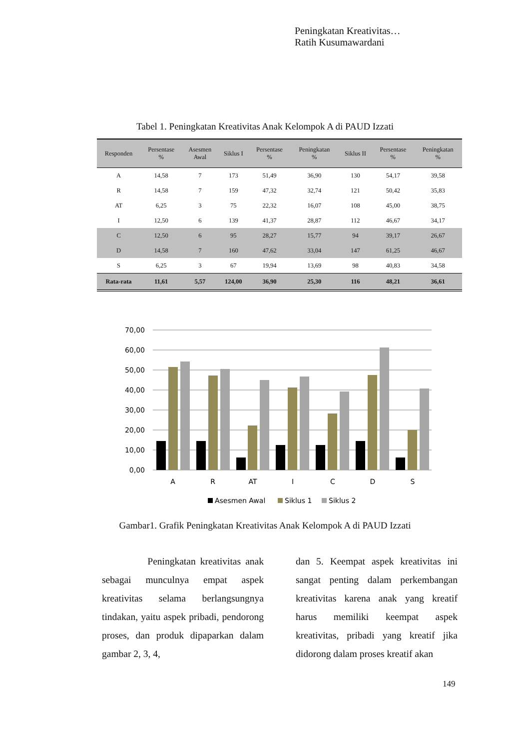Peningkatan Kreativitas…
Ratih Kusumawardani
Tabel 1. Peningkatan Kreativitas Anak Kelompok A di PAUD Izzati
| Responden | Persentase % | Asesmen Awal | Siklus I | Persentase % | Peningkatan % | Siklus II | Persentase % | Peningkatan % |
| --- | --- | --- | --- | --- | --- | --- | --- | --- |
| A | 14,58 | 7 | 173 | 51,49 | 36,90 | 130 | 54,17 | 39,58 |
| R | 14,58 | 7 | 159 | 47,32 | 32,74 | 121 | 50,42 | 35,83 |
| AT | 6,25 | 3 | 75 | 22,32 | 16,07 | 108 | 45,00 | 38,75 |
| I | 12,50 | 6 | 139 | 41,37 | 28,87 | 112 | 46,67 | 34,17 |
| C | 12,50 | 6 | 95 | 28,27 | 15,77 | 94 | 39,17 | 26,67 |
| D | 14,58 | 7 | 160 | 47,62 | 33,04 | 147 | 61,25 | 46,67 |
| S | 6,25 | 3 | 67 | 19,94 | 13,69 | 98 | 40,83 | 34,58 |
| Rata-rata | 11,61 | 5,57 | 124,00 | 36,90 | 25,30 | 116 | 48,21 | 36,61 |
70,00
60,00
50,00
40,00
30,00
20,00
10,00
0,00
A
R
AT
I
C
D
S
Asesmen Awal
Siklus 1
Siklus 2
Gambar1. Grafik Peningkatan Kreativitas Anak Kelompok A di PAUD Izzati
Peningkatan kreativitas anak sebagai munculnya empat aspek kreativitas selama berlangsungnya tindakan, yaitu aspek pribadi, pendorong proses, dan produk dipaparkan dalam gambar 2, 3, 4,
dan 5. Keempat aspek kreativitas ini sangat penting dalam perkembangan kreativitas karena anak yang kreatif harus memiliki keempat aspek kreativitas, pribadi yang kreatif jika didorong dalam proses kreatif akan
149